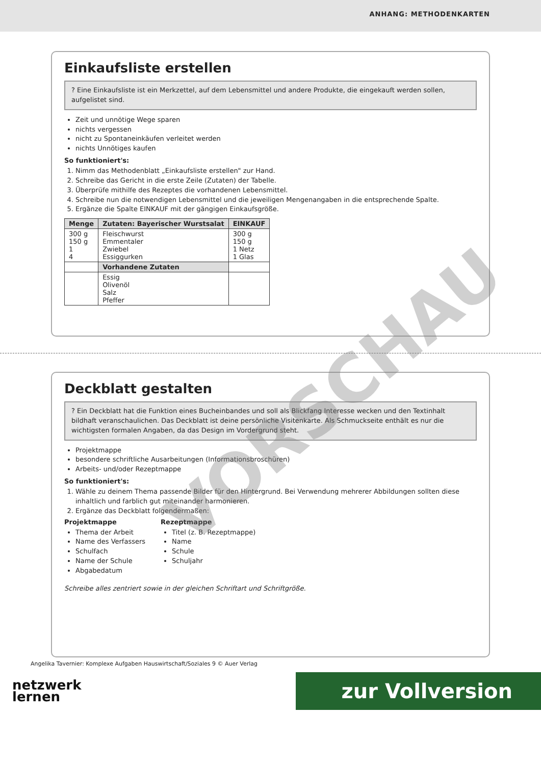ANHANG: METHODENKARTEN
Einkaufsliste erstellen
? Eine Einkaufsliste ist ein Merkzettel, auf dem Lebensmittel und andere Produkte, die eingekauft werden sollen, aufgelistet sind.
Zeit und unnötige Wege sparen
nichts vergessen
nicht zu Spontaneinkäufen verleitet werden
nichts Unnötiges kaufen
So funktioniert's:
1. Nimm das Methodenblatt „Einkaufsliste erstellen" zur Hand.
2. Schreibe das Gericht in die erste Zeile (Zutaten) der Tabelle.
3. Überprüfe mithilfe des Rezeptes die vorhandenen Lebensmittel.
4. Schreibe nun die notwendigen Lebensmittel und die jeweiligen Mengenangaben in die entsprechende Spalte.
5. Ergänze die Spalte EINKAUF mit der gängigen Einkaufsgröße.
| Menge | Zutaten: Bayerischer Wurstsalat | EINKAUF |
| --- | --- | --- |
| 300 g 150 g 1 4 | Fleischwurst Emmentaler Zwiebel Essiggurken | 300 g 150 g 1 Netz 1 Glas |
| | Vorhandene Zutaten | |
| | Essig Olivenöl Salz Pfeffer | |
Deckblatt gestalten
? Ein Deckblatt hat die Funktion eines Bucheinbandes und soll als Blickfang Interesse wecken und den Textinhalt bildhaft veranschaulichen. Das Deckblatt ist deine persönliche Visitenkarte. Als Schmuckseite enthält es nur die wichtigsten formalen Angaben, da das Design im Vordergrund steht.
Projektmappe
besondere schriftliche Ausarbeitungen (Informationsbroschüren)
Arbeits- und/oder Rezeptmappe
So funktioniert's:
1. Wähle zu deinem Thema passende Bilder für den Hintergrund. Bei Verwendung mehrerer Abbildungen sollten diese inhaltlich und farblich gut miteinander harmonieren.
2. Ergänze das Deckblatt folgendermaßen:
Projektmappe
Thema der Arbeit
Name des Verfassers
Schulfach
Name der Schule
Abgabedatum
Rezeptmappe
Titel (z. B. Rezeptmappe)
Name
Schule
Schuljahr
Schreibe alles zentriert sowie in der gleichen Schriftart und Schriftgröße.
Angelika Tavernier: Komplexe Aufgaben Hauswirtschaft/Soziales 9 © Auer Verlag
netzwerk
lernen
zur Vollversion
VORSCHAU